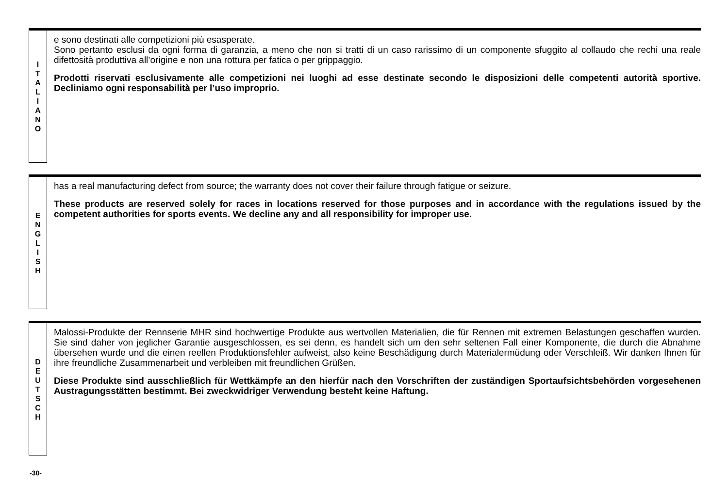I
T
A
L
I
A
N
O
e sono destinati alle competizioni più esasperate.
Sono pertanto esclusi da ogni forma di garanzia, a meno che non si tratti di un caso rarissimo di un componente sfuggito al collaudo che rechi una reale difettosità produttiva all’origine e non una rottura per fatica o per grippaggio.
Prodotti riservati esclusivamente alle competizioni nei luoghi ad esse destinate secondo le disposizioni delle competenti autorità sportive. Decliniamo ogni responsabilità per l’uso improprio.
E
N
G
L
I
S
H
has a real manufacturing defect from source; the warranty does not cover their failure through fatigue or seizure.
These products are reserved solely for races in locations reserved for those purposes and in accordance with the regulations issued by the competent authorities for sports events. We decline any and all responsibility for improper use.
D
E
U
T
S
C
H
Malossi-Produkte der Rennserie MHR sind hochwertige Produkte aus wertvollen Materialien, die für Rennen mit extremen Belastungen geschaffen wurden. Sie sind daher von jeglicher Garantie ausgeschlossen, es sei denn, es handelt sich um den sehr seltenen Fall einer Komponente, die durch die Abnahme übersehen wurde und die einen reellen Produktionsfehler aufweist, also keine Beschädigung durch Materialermüdung oder Verschleiß. Wir danken Ihnen für ihre freundliche Zusammenarbeit und verbleiben mit freundlichen Grüßen.
Diese Produkte sind ausschließlich für Wettkämpfe an den hierfür nach den Vorschriften der zuständigen Sportaufsichtsbehörden vorgesehenen Austragungsstätten bestimmt. Bei zweckwidriger Verwendung besteht keine Haftung.
-30-